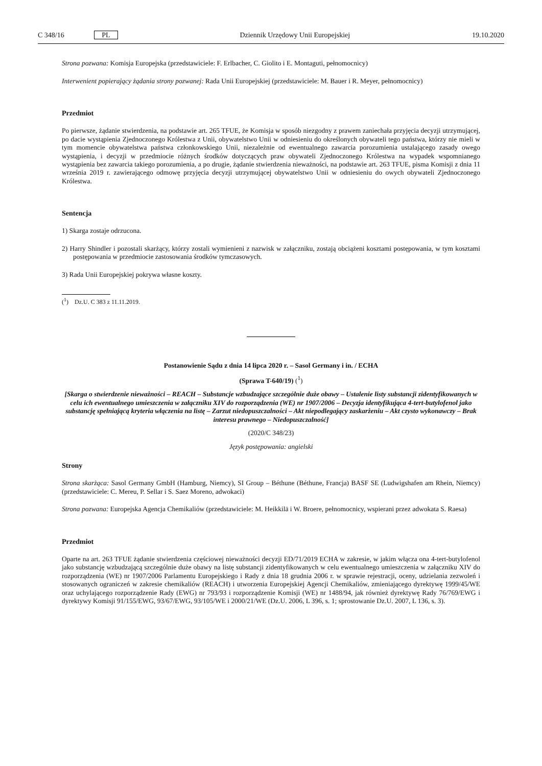C 348/16 PL Dziennik Urzędowy Unii Europejskiej 19.10.2020
Strona pozwana: Komisja Europejska (przedstawiciele: F. Erlbacher, C. Giolito i E. Montaguti, pełnomocnicy)
Interwenient popierający żądania strony pozwanej: Rada Unii Europejskiej (przedstawiciele: M. Bauer i R. Meyer, pełnomocnicy)
Przedmiot
Po pierwsze, żądanie stwierdzenia, na podstawie art. 265 TFUE, że Komisja w sposób niezgodny z prawem zaniechała przyjęcia decyzji utrzymującej, po dacie wystąpienia Zjednoczonego Królestwa z Unii, obywatelstwo Unii w odniesieniu do określonych obywateli tego państwa, którzy nie mieli w tym momencie obywatelstwa państwa członkowskiego Unii, niezależnie od ewentualnego zawarcia porozumienia ustalającego zasady owego wystąpienia, i decyzji w przedmiocie różnych środków dotyczących praw obywateli Zjednoczonego Królestwa na wypadek wspomnianego wystąpienia bez zawarcia takiego porozumienia, a po drugie, żądanie stwierdzenia nieważności, na podstawie art. 263 TFUE, pisma Komisji z dnia 11 września 2019 r. zawierającego odmowę przyjęcia decyzji utrzymującej obywatelstwo Unii w odniesieniu do owych obywateli Zjednoczonego Królestwa.
Sentencja
1) Skarga zostaje odrzucona.
2) Harry Shindler i pozostali skarżący, którzy zostali wymienieni z nazwisk w załączniku, zostają obciążeni kosztami postępowania, w tym kosztami postępowania w przedmiocie zastosowania środków tymczasowych.
3) Rada Unii Europejskiej pokrywa własne koszty.
(<sup>1</sup>) Dz.U. C 383 z 11.11.2019.
Postanowienie Sądu z dnia 14 lipca 2020 r. – Sasol Germany i in. / ECHA
(Sprawa T-640/19) (<sup>1</sup>)
[Skarga o stwierdzenie nieważności – REACH – Substancje wzbudzające szczególnie duże obawy – Ustalenie listy substancji zidentyfikowanych w celu ich ewentualnego umieszczenia w załączniku XIV do rozporządzenia (WE) nr 1907/2006 – Decyzja identyfikująca 4-tert-butylofenol jako substancję spełniającą kryteria włączenia na listę – Zarzut niedopuszczalności – Akt niepodlegający zaskarżeniu – Akt czysto wykonawczy – Brak interesu prawnego – Niedopuszczalność]
(2020/C 348/23)
Język postępowania: angielski
Strony
Strona skarżąca: Sasol Germany GmbH (Hamburg, Niemcy), SI Group – Béthune (Béthune, Francja) BASF SE (Ludwigshafen am Rhein, Niemcy) (przedstawiciele: C. Mereu, P. Sellar i S. Saez Moreno, adwokaci)
Strona pozwana: Europejska Agencja Chemikaliów (przedstawiciele: M. Heikkilä i W. Broere, pełnomocnicy, wspierani przez adwokata S. Raesa)
Przedmiot
Oparte na art. 263 TFUE żądanie stwierdzenia częściowej nieważności decyzji ED/71/2019 ECHA w zakresie, w jakim włącza ona 4-tert-butylofenol jako substancję wzbudzającą szczególnie duże obawy na listę substancji zidentyfikowanych w celu ewentualnego umieszczenia w załączniku XIV do rozporządzenia (WE) nr 1907/2006 Parlamentu Europejskiego i Rady z dnia 18 grudnia 2006 r. w sprawie rejestracji, oceny, udzielania zezwoleń i stosowanych ograniczeń w zakresie chemikaliów (REACH) i utworzenia Europejskiej Agencji Chemikaliów, zmieniającego dyrektywę 1999/45/WE oraz uchylającego rozporządzenie Rady (EWG) nr 793/93 i rozporządzenie Komisji (WE) nr 1488/94, jak również dyrektywę Rady 76/769/EWG i dyrektywy Komisji 91/155/EWG, 93/67/EWG, 93/105/WE i 2000/21/WE (Dz.U. 2006, L 396, s. 1; sprostowanie Dz.U. 2007, L 136, s. 3).